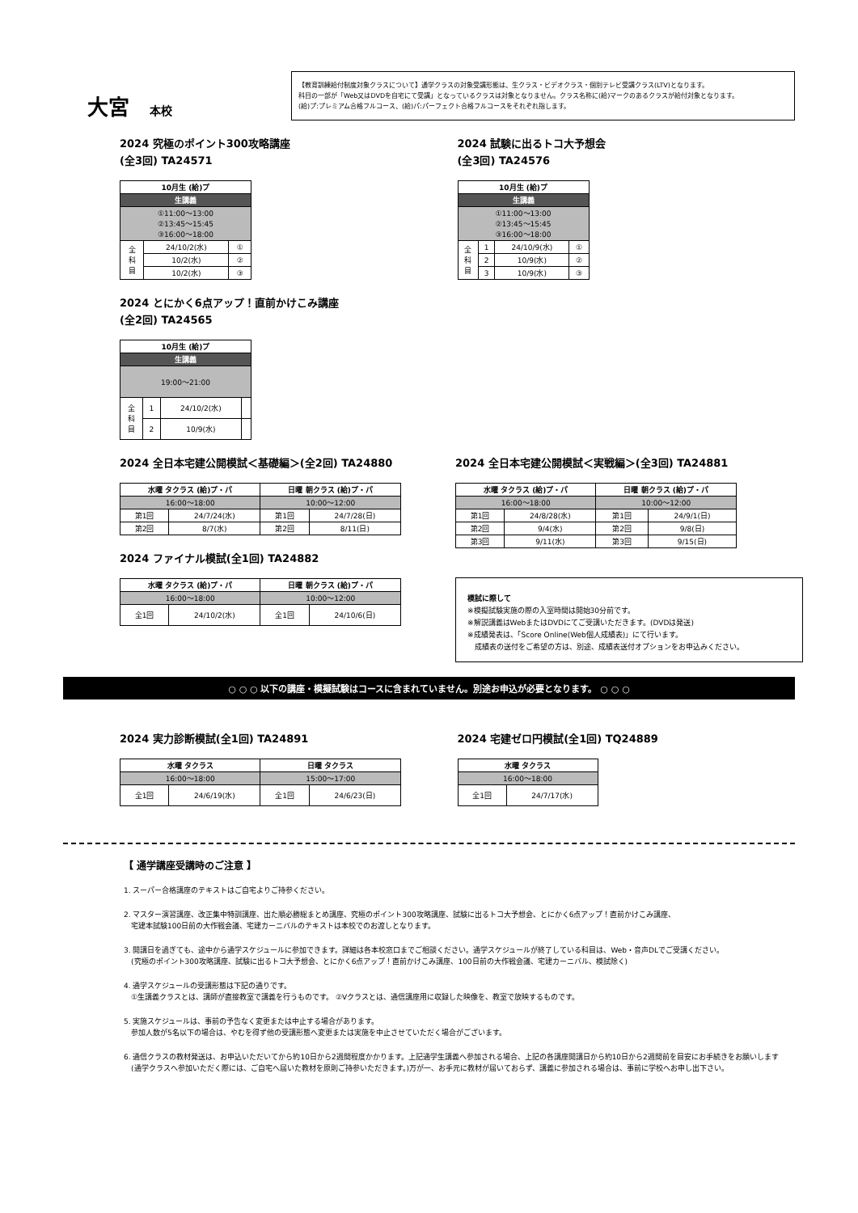大宮 本校
【教育訓練給付制度対象クラスについて】通学クラスの対象受講形態は、生クラス・ビデオクラス・個別テレビ受講クラス(LTV)となります。
科目の一部が「Web又はDVDを自宅にて受講」となっているクラスは対象となりません。クラス名称に(給)マークのあるクラスが給付対象となります。
(給)プ:プレミアム合格フルコース、(給)パ:パーフェクト合格フルコースをそれぞれ指します。
2024 究極のポイント300攻略講座
(全3回) TA24571
| 10月生 (給)プ | | |
| --- | --- | --- |
| 生講義 | | |
| ①11:00〜13:00 ②13:45〜15:45 ③16:00〜18:00 | | |
| 全 科 目 | 24/10/2(水) | ① |
| | 10/2(水) | ② |
| | 10/2(水) | ③ |
2024 とにかく6点アップ！直前かけこみ講座
(全2回) TA24565
| 10月生 (給)プ | | | |
| --- | --- | --- | --- |
| 生講義 | | | |
| 19:00〜21:00 | | | |
| 全 科 目 | 1 | 24/10/2(水) | |
| | 2 | 10/9(水) | |
2024 試験に出るトコ大予想会
(全3回) TA24576
| 10月生 (給)プ | | | |
| --- | --- | --- | --- |
| 生講義 | | | |
| ①11:00〜13:00 ②13:45〜15:45 ③16:00〜18:00 | | | |
| 全 科 目 | 1 | 24/10/9(水) | ① |
| | 2 | 10/9(水) | ② |
| | 3 | 10/9(水) | ③ |
2024 全日本宅建公開模試＜基礎編＞(全2回) TA24880
| 水曜 タクラス (給)プ・パ | | 日曜 朝クラス (給)プ・パ | |
| --- | --- | --- | --- |
| 16:00〜18:00 | | 10:00〜12:00 | |
| 第1回 | 24/7/24(水) | 第1回 | 24/7/28(日) |
| 第2回 | 8/7(水) | 第2回 | 8/11(日) |
2024 ファイナル模試(全1回) TA24882
| 水曜 タクラス (給)プ・パ | | 日曜 朝クラス (給)プ・パ | |
| --- | --- | --- | --- |
| 16:00〜18:00 | | 10:00〜12:00 | |
| 全1回 | 24/10/2(水) | 全1回 | 24/10/6(日) |
2024 全日本宅建公開模試＜実戦編＞(全3回) TA24881
| 水曜 タクラス (給)プ・パ | | 日曜 朝クラス (給)プ・パ | |
| --- | --- | --- | --- |
| 16:00〜18:00 | | 10:00〜12:00 | |
| 第1回 | 24/8/28(水) | 第1回 | 24/9/1(日) |
| 第2回 | 9/4(水) | 第2回 | 9/8(日) |
| 第3回 | 9/11(水) | 第3回 | 9/15(日) |
模試に際して
※模擬試験実施の際の入室時間は開始30分前です。
※解説講義はWebまたはDVDにてご受講いただきます。(DVDは発送)
※成績発表は、「Score Online(Web個人成績表)」にて行います。
　成績表の送付をご希望の方は、別途、成績表送付オプションをお申込みください。
○ ○ ○ 以下の講座・模擬試験はコースに含まれていません。別途お申込が必要となります。 ○ ○ ○
2024 実力診断模試(全1回) TA24891
| 水曜 タクラス | | 日曜 タクラス | |
| --- | --- | --- | --- |
| 16:00〜18:00 | | 15:00〜17:00 | |
| 全1回 | 24/6/19(水) | 全1回 | 24/6/23(日) |
2024 宅建ゼロ円模試(全1回) TQ24889
| 水曜 タクラス | |
| --- | --- |
| 16:00〜18:00 | |
| 全1回 | 24/7/17(水) |
【 通学講座受講時のご注意 】
1. スーパー合格講座のテキストはご自宅よりご持参ください。
2. マスター演習講座、改正集中特訓講座、出た順必勝総まとめ講座、究極のポイント300攻略講座、試験に出るトコ大予想会、とにかく6点アップ！直前かけこみ講座、
　宅建本試験100日前の大作戦会議、宅建カーニバルのテキストは本校でのお渡しとなります。
3. 開講日を過ぎても、途中から通学スケジュールに参加できます。詳細は各本校窓口までご相談ください。通学スケジュールが終了している科目は、Web・音声DLでご受講ください。
　(究極のポイント300攻略講座、試験に出るトコ大予想会、とにかく6点アップ！直前かけこみ講座、100日前の大作戦会議、宅建カーニバル、模試除く)
4. 通学スケジュールの受講形態は下記の通りです。
　①生講義クラスとは、講師が直接教室で講義を行うものです。 ②Vクラスとは、通信講座用に収録した映像を、教室で放映するものです。
5. 実施スケジュールは、事前の予告なく変更または中止する場合があります。
　参加人数が5名以下の場合は、やむを得ず他の受講形態へ変更または実施を中止させていただく場合がございます。
6. 通信クラスの教材発送は、お申込いただいてから約10日から2週間程度かかります。上記通学生講義へ参加される場合、上記の各講座開講日から約10日から2週間前を目安にお手続きをお願いします
　(通学クラスへ参加いただく際には、ご自宅へ届いた教材を原則ご持参いただきます。)万が一、お手元に教材が届いておらず、講義に参加される場合は、事前に学校へお申し出下さい。